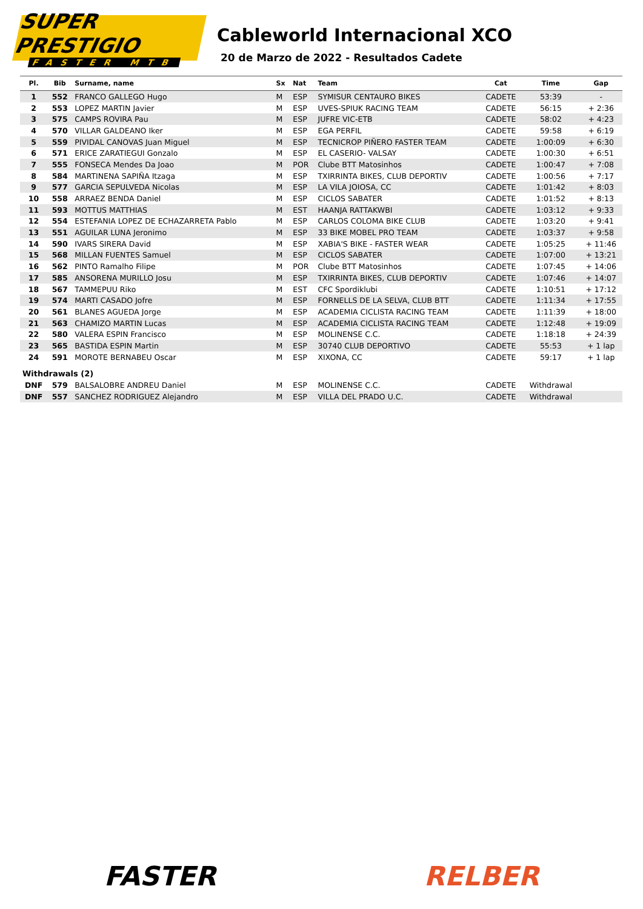SUPER PRESTIGIO
FASTER MTB
Cableworld Internacional XCO
20 de Marzo de 2022 - Resultados Cadete
| Pl. | Bib | Surname, name | Sx | Nat | Team | Cat | Time | Gap |
| --- | --- | --- | --- | --- | --- | --- | --- | --- |
| 1 | 552 | FRANCO GALLEGO Hugo | M | ESP | SYMISUR CENTAURO BIKES | CADETE | 53:39 | - |
| 2 | 553 | LOPEZ MARTIN Javier | M | ESP | UVES-SPIUK RACING TEAM | CADETE | 56:15 | + 2:36 |
| 3 | 575 | CAMPS ROVIRA Pau | M | ESP | JUFRE VIC-ETB | CADETE | 58:02 | + 4:23 |
| 4 | 570 | VILLAR GALDEANO Iker | M | ESP | EGA PERFIL | CADETE | 59:58 | + 6:19 |
| 5 | 559 | PIVIDAL CANOVAS Juan Miguel | M | ESP | TECNICROP PIÑERO FASTER TEAM | CADETE | 1:00:09 | + 6:30 |
| 6 | 571 | ERICE ZARATIEGUI Gonzalo | M | ESP | EL CASERIO- VALSAY | CADETE | 1:00:30 | + 6:51 |
| 7 | 555 | FONSECA Mendes Da Joao | M | POR | Clube BTT Matosinhos | CADETE | 1:00:47 | + 7:08 |
| 8 | 584 | MARTINENA SAPIÑA Itzaga | M | ESP | TXIRRINTA BIKES, CLUB DEPORTIV | CADETE | 1:00:56 | + 7:17 |
| 9 | 577 | GARCIA SEPULVEDA Nicolas | M | ESP | LA VILA JOIOSA, CC | CADETE | 1:01:42 | + 8:03 |
| 10 | 558 | ARRAEZ BENDA Daniel | M | ESP | CICLOS SABATER | CADETE | 1:01:52 | + 8:13 |
| 11 | 593 | MOTTUS MATTHIAS | M | EST | HAANJA RATTAKWBI | CADETE | 1:03:12 | + 9:33 |
| 12 | 554 | ESTEFANIA LOPEZ DE ECHAZARRETA Pablo | M | ESP | CARLOS COLOMA BIKE CLUB | CADETE | 1:03:20 | + 9:41 |
| 13 | 551 | AGUILAR LUNA Jeronimo | M | ESP | 33 BIKE MOBEL PRO TEAM | CADETE | 1:03:37 | + 9:58 |
| 14 | 590 | IVARS SIRERA David | M | ESP | XABIA'S BIKE - FASTER WEAR | CADETE | 1:05:25 | + 11:46 |
| 15 | 568 | MILLAN FUENTES Samuel | M | ESP | CICLOS SABATER | CADETE | 1:07:00 | + 13:21 |
| 16 | 562 | PINTO Ramalho Filipe | M | POR | Clube BTT Matosinhos | CADETE | 1:07:45 | + 14:06 |
| 17 | 585 | ANSORENA MURILLO Josu | M | ESP | TXIRRINTA BIKES, CLUB DEPORTIV | CADETE | 1:07:46 | + 14:07 |
| 18 | 567 | TAMMEPUU Riko | M | EST | CFC Spordiklubi | CADETE | 1:10:51 | + 17:12 |
| 19 | 574 | MARTI CASADO Jofre | M | ESP | FORNELLS DE LA SELVA, CLUB BTT | CADETE | 1:11:34 | + 17:55 |
| 20 | 561 | BLANES AGUEDA Jorge | M | ESP | ACADEMIA CICLISTA RACING TEAM | CADETE | 1:11:39 | + 18:00 |
| 21 | 563 | CHAMIZO MARTIN Lucas | M | ESP | ACADEMIA CICLISTA RACING TEAM | CADETE | 1:12:48 | + 19:09 |
| 22 | 580 | VALERA ESPIN Francisco | M | ESP | MOLINENSE C.C. | CADETE | 1:18:18 | + 24:39 |
| 23 | 565 | BASTIDA ESPIN Martin | M | ESP | 30740 CLUB DEPORTIVO | CADETE | 55:53 | + 1 lap |
| 24 | 591 | MOROTE BERNABEU Oscar | M | ESP | XIXONA, CC | CADETE | 59:17 | + 1 lap |
| Withdrawals (2) | | | | | | | | |
| DNF | 579 | BALSALOBRE ANDREU Daniel | M | ESP | MOLINENSE C.C. | CADETE | Withdrawal | |
| DNF | 557 | SANCHEZ RODRIGUEZ Alejandro | M | ESP | VILLA DEL PRADO U.C. | CADETE | Withdrawal | |
FASTER RELBER